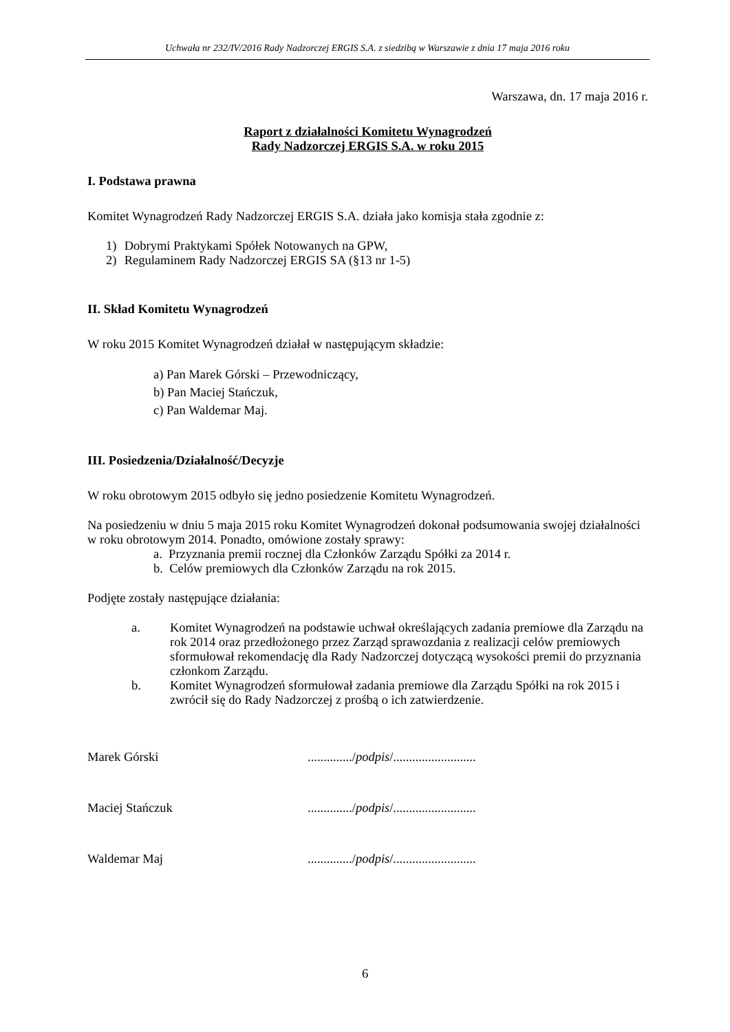Uchwała nr 232/IV/2016 Rady Nadzorczej ERGIS S.A. z siedzibą w Warszawie z dnia 17 maja 2016 roku
Warszawa, dn. 17 maja 2016 r.
Raport z działalności Komitetu Wynagrodzeń
Rady Nadzorczej ERGIS S.A. w roku 2015
I. Podstawa prawna
Komitet Wynagrodzeń Rady Nadzorczej ERGIS S.A. działa jako komisja stała zgodnie z:
1) Dobrymi Praktykami Spółek Notowanych na GPW,
2) Regulaminem Rady Nadzorczej ERGIS SA (§13 nr 1-5)
II. Skład Komitetu Wynagrodzeń
W roku 2015 Komitet Wynagrodzeń działał w następującym składzie:
a) Pan Marek Górski – Przewodniczący,
b) Pan Maciej Stańczuk,
c) Pan Waldemar Maj.
III. Posiedzenia/Działalność/Decyzje
W roku obrotowym 2015 odbyło się jedno posiedzenie Komitetu Wynagrodzeń.
Na posiedzeniu w dniu 5 maja 2015 roku Komitet Wynagrodzeń dokonał podsumowania swojej działalności w roku obrotowym 2014. Ponadto, omówione zostały sprawy:
a. Przyznania premii rocznej dla Członków Zarządu Spółki za 2014 r.
b. Celów premiowych dla Członków Zarządu na rok 2015.
Podjęte zostały następujące działania:
a. Komitet Wynagrodzeń na podstawie uchwał określających zadania premiowe dla Zarządu na rok 2014 oraz przedłożonego przez Zarząd sprawozdania z realizacji celów premiowych sformułował rekomendację dla Rady Nadzorczej dotyczącą wysokości premii do przyznania członkom Zarządu.
b. Komitet Wynagrodzeń sformułował zadania premiowe dla Zarządu Spółki na rok 2015 i zwrócił się do Rady Nadzorczej z prośbą o ich zatwierdzenie.
Marek Górski ............../podpis/..........................
Maciej Stańczuk ............../podpis/..........................
Waldemar Maj ............../podpis/..........................
6